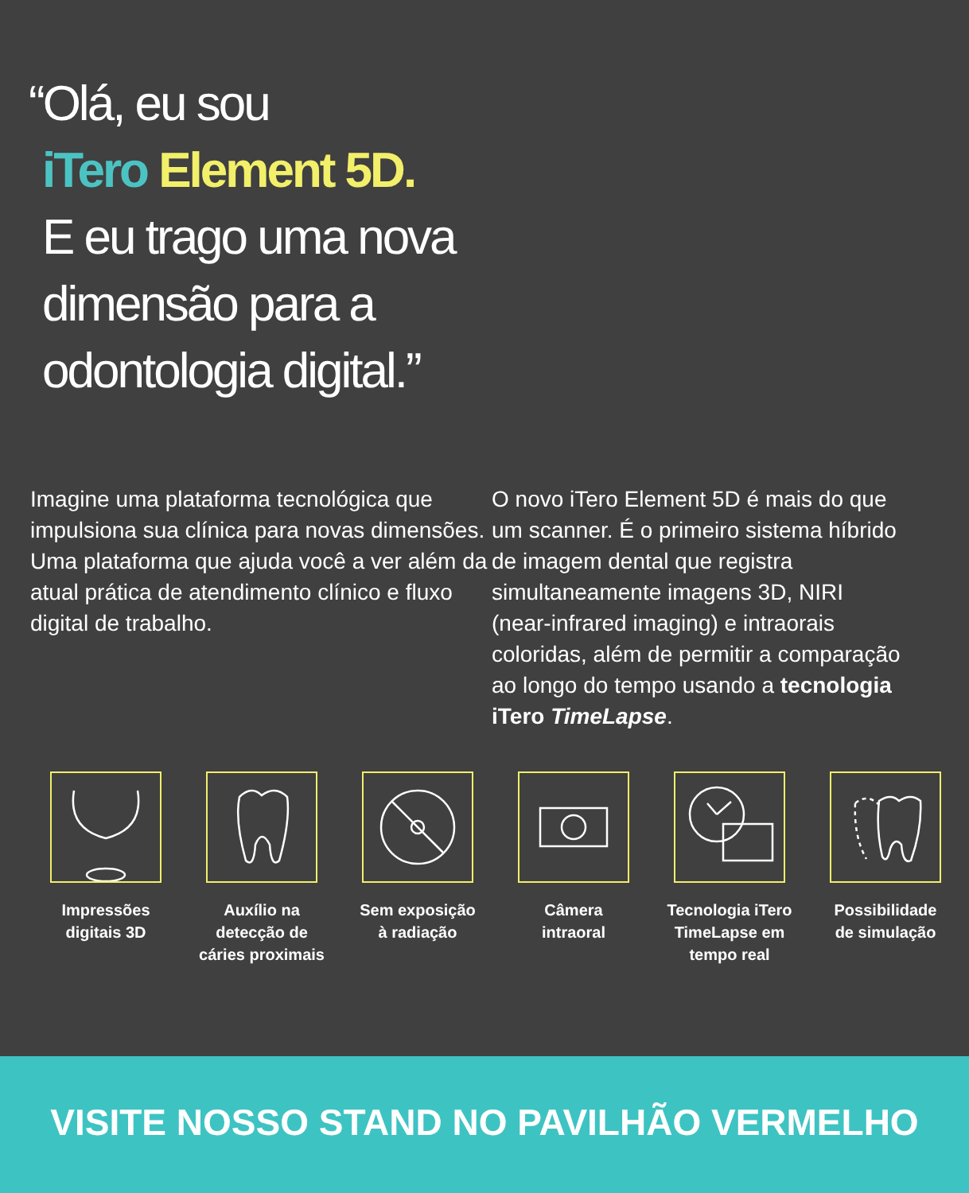“Olá, eu sou
iTero Element 5D.
E eu trago uma nova
dimensão para a
odontologia digital.”
Imagine uma plataforma tecnológica que impulsiona sua clínica para novas dimensões. Uma plataforma que ajuda você a ver além da atual prática de atendimento clínico e fluxo digital de trabalho.
O novo iTero Element 5D é mais do que um scanner. É o primeiro sistema híbrido de imagem dental que registra simultaneamente imagens 3D, NIRI (near-infrared imaging) e intraorais coloridas, além de permitir a comparação ao longo do tempo usando a tecnologia iTero TimeLapse.
Impressões
digitais 3D
Auxílio na
detecção de
cáries proximais
Sem exposição
à radiação
Câmera
intraoral
Tecnologia iTero
TimeLapse em
tempo real
Possibilidade
de simulação
VISITE NOSSO STAND NO PAVILHÃO VERMELHO